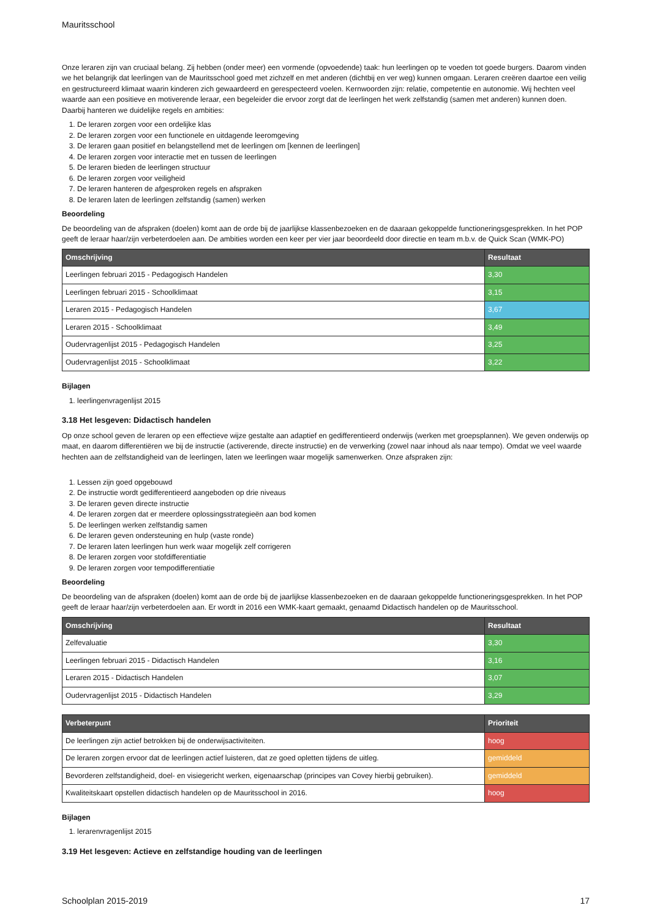Mauritsschool
Onze leraren zijn van cruciaal belang. Zij hebben (onder meer) een vormende (opvoedende) taak: hun leerlingen op te voeden tot goede burgers. Daarom vinden we het belangrijk dat leerlingen van de Mauritsschool goed met zichzelf en met anderen (dichtbij en ver weg) kunnen omgaan. Leraren creëren daartoe een veilig en gestructureerd klimaat waarin kinderen zich gewaardeerd en gerespecteerd voelen. Kernwoorden zijn: relatie, competentie en autonomie. Wij hechten veel waarde aan een positieve en motiverende leraar, een begeleider die ervoor zorgt dat de leerlingen het werk zelfstandig (samen met anderen) kunnen doen. Daarbij hanteren we duidelijke regels en ambities:
1. De leraren zorgen voor een ordelijke klas
2. De leraren zorgen voor een functionele en uitdagende leeromgeving
3. De leraren gaan positief en belangstellend met de leerlingen om [kennen de leerlingen]
4. De leraren zorgen voor interactie met en tussen de leerlingen
5. De leraren bieden de leerlingen structuur
6. De leraren zorgen voor veiligheid
7. De leraren hanteren de afgesproken regels en afspraken
8. De leraren laten de leerlingen zelfstandig (samen) werken
Beoordeling
De beoordeling van de afspraken (doelen) komt aan de orde bij de jaarlijkse klassenbezoeken en de daaraan gekoppelde functioneringsgesprekken. In het POP geeft de leraar haar/zijn verbeterdoelen aan. De ambities worden een keer per vier jaar beoordeeld door directie en team m.b.v. de Quick Scan (WMK-PO)
| Omschrijving | Resultaat |
| --- | --- |
| Leerlingen februari 2015 - Pedagogisch Handelen | 3,30 |
| Leerlingen februari 2015 - Schoolklimaat | 3,15 |
| Leraren 2015 - Pedagogisch Handelen | 3,67 |
| Leraren 2015 - Schoolklimaat | 3,49 |
| Oudervragenlijst 2015 - Pedagogisch Handelen | 3,25 |
| Oudervragenlijst 2015 - Schoolklimaat | 3,22 |
Bijlagen
1. leerlingenvragenlijst 2015
3.18 Het lesgeven: Didactisch handelen
Op onze school geven de leraren op een effectieve wijze gestalte aan adaptief en gedifferentieerd onderwijs (werken met groepsplannen). We geven onderwijs op maat, en daarom differentiëren we bij de instructie (activerende, directe instructie) en de verwerking (zowel naar inhoud als naar tempo). Omdat we veel waarde hechten aan de zelfstandigheid van de leerlingen, laten we leerlingen waar mogelijk samenwerken. Onze afspraken zijn:
1. Lessen zijn goed opgebouwd
2. De instructie wordt gedifferentieerd aangeboden op drie niveaus
3. De leraren geven directe instructie
4. De leraren zorgen dat er meerdere oplossingsstrategieën aan bod komen
5. De leerlingen werken zelfstandig samen
6. De leraren geven ondersteuning en hulp (vaste ronde)
7. De leraren laten leerlingen hun werk waar mogelijk zelf corrigeren
8. De leraren zorgen voor stofdifferentiatie
9. De leraren zorgen voor tempodifferentiatie
Beoordeling
De beoordeling van de afspraken (doelen) komt aan de orde bij de jaarlijkse klassenbezoeken en de daaraan gekoppelde functioneringsgesprekken. In het POP geeft de leraar haar/zijn verbeterdoelen aan. Er wordt in 2016 een WMK-kaart gemaakt, genaamd Didactisch handelen op de Mauritsschool.
| Omschrijving | Resultaat |
| --- | --- |
| Zelfevaluatie | 3,30 |
| Leerlingen februari 2015 - Didactisch Handelen | 3,16 |
| Leraren 2015 - Didactisch Handelen | 3,07 |
| Oudervragenlijst 2015 - Didactisch Handelen | 3,29 |
| Verbeterpunt | Prioriteit |
| --- | --- |
| De leerlingen zijn actief betrokken bij de onderwijsactiviteiten. | hoog |
| De leraren zorgen ervoor dat de leerlingen actief luisteren, dat ze goed opletten tijdens de uitleg. | gemiddeld |
| Bevorderen zelfstandigheid, doel- en visiegericht werken, eigenaarschap (principes van Covey hierbij gebruiken). | gemiddeld |
| Kwaliteitskaart opstellen didactisch handelen op de Mauritsschool in 2016. | hoog |
Bijlagen
1. lerarenvragenlijst 2015
3.19 Het lesgeven: Actieve en zelfstandige houding van de leerlingen
Schoolplan 2015-2019 17